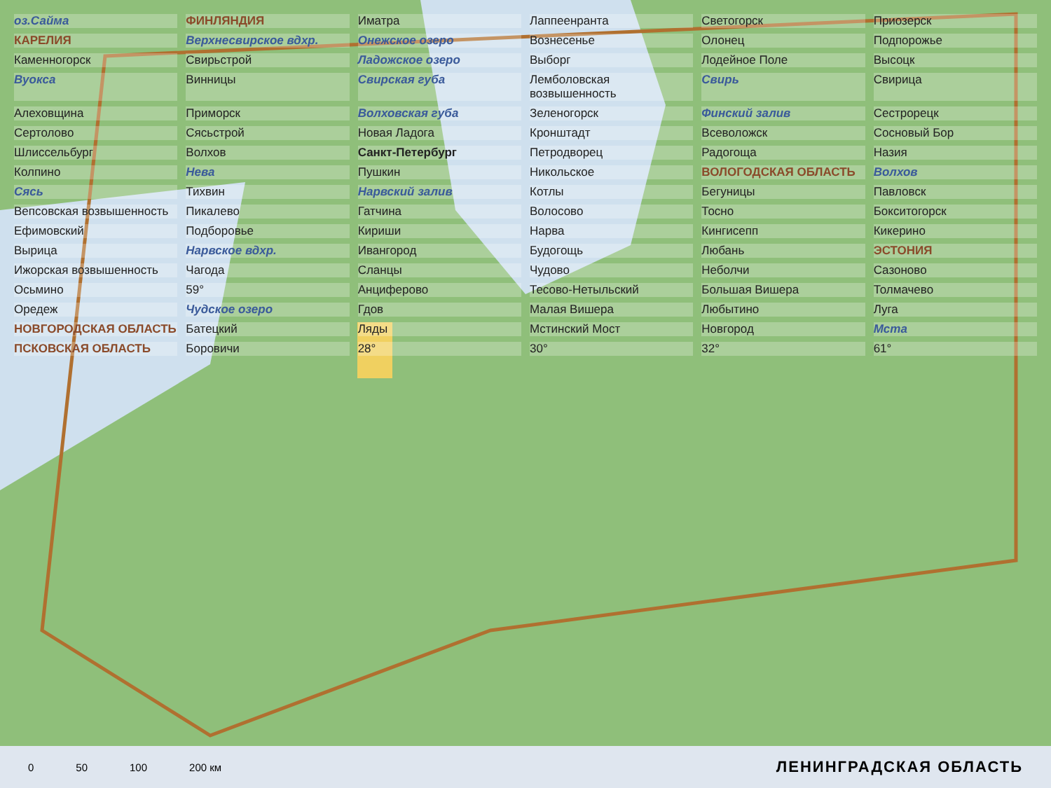оз.Сайма ФИНЛЯНДИЯ Иматра Лаппеенранта Светогорск Приозерск КАРЕЛИЯ Верхнесвирское вдхр. Онежское озеро Вознесенье Олонец Подпорожье Каменногорск Свирьстрой Ладожское озеро Выборг Лодейное Поле Высоцк Вуокса Винницы Свирская губа Лемболовская возвышенность Свирь Свирица Алеховщина Приморск Волховская губа Зеленогорск Финский залив Сестрорецк Сертолово Сясьстрой Новая Ладога Кронштадт Всеволожск Сосновый Бор Шлиссельбург Волхов Санкт-Петербург Петродворец Радогоща Назия Колпино Нева Пушкин Никольское ВОЛОГОДСКАЯ ОБЛАСТЬ Волхов Сясь Тихвин Нарвский залив Котлы Бегуницы Павловск Вепсовская возвышенность Пикалево Гатчина Волосово Тосно Бокситогорск Ефимовский Подборовье Кириши Нарва Кингисепп Кикерино Вырица Нарвское вдхр. Ивангород Будогощь Любань ЭСТОНИЯ Ижорская возвышенность Чагода Сланцы Чудово Неболчи Сазоново Осьмино 59° Анциферово Тесово-Нетыльский Большая Вишера Толмачево Оредеж Чудское озеро Гдов Малая Вишера Любытино Луга НОВГОРОДСКАЯ ОБЛАСТЬ Батецкий Ляды Мстинский Мост Новгород Мста ПСКОВСКАЯ ОБЛАСТЬ Боровичи 28° 30° 32° 61°
0 50 100 200 км
ЛЕНИНГРАДСКАЯ ОБЛАСТЬ